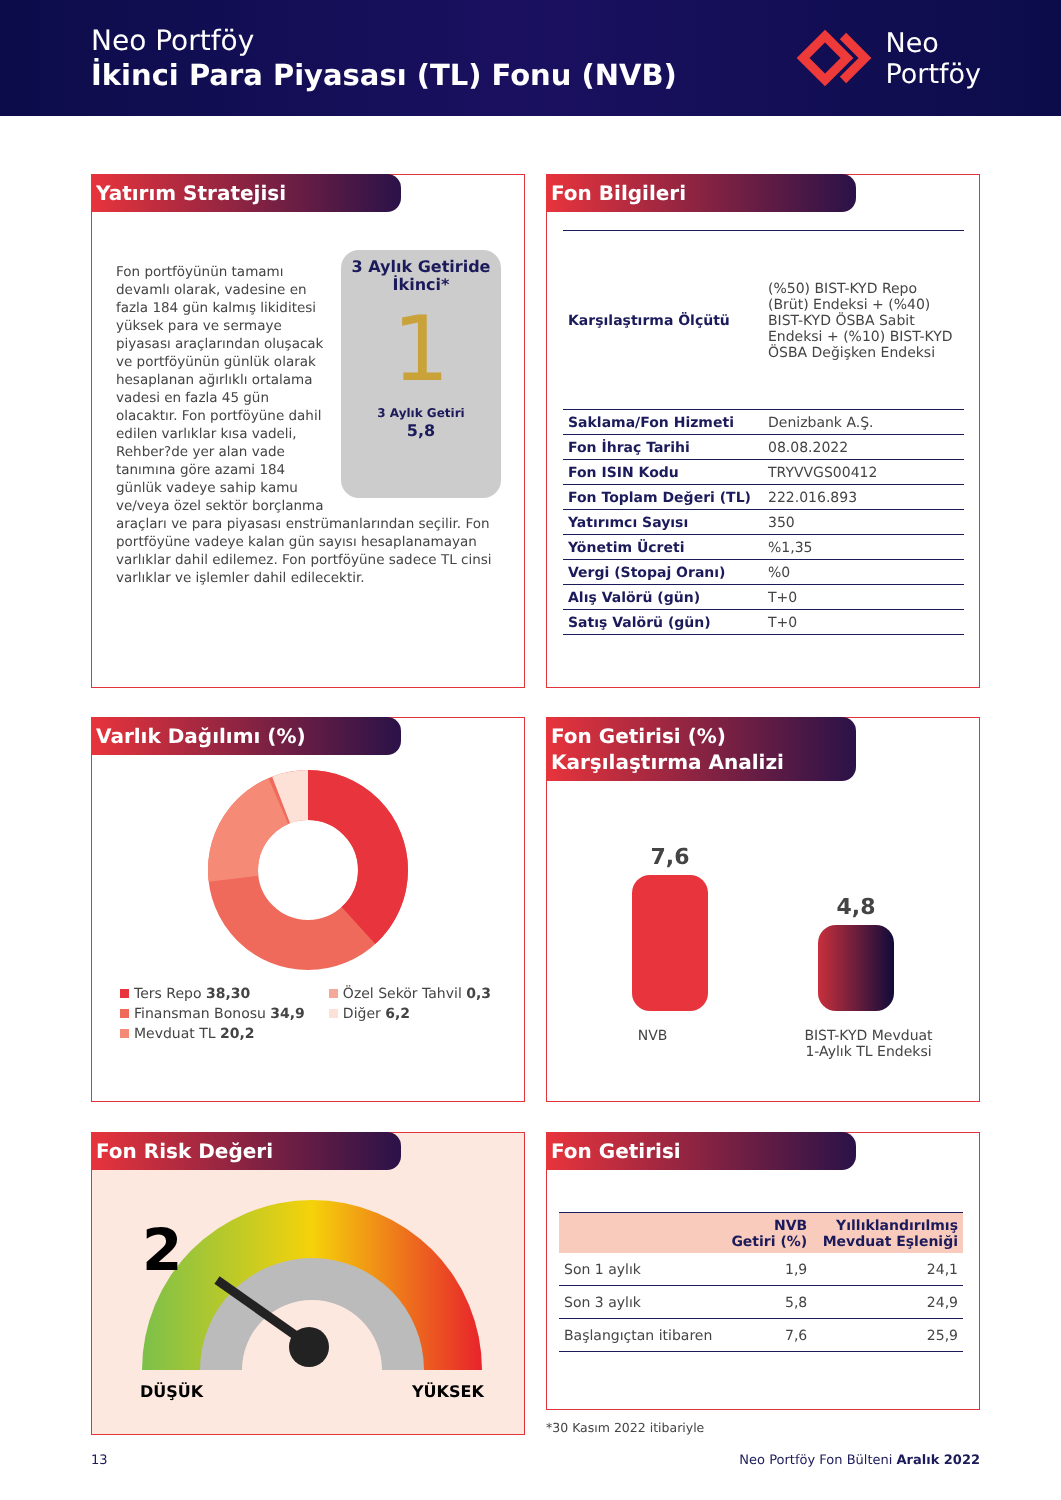Neo Portföy
İkinci Para Piyasası (TL) Fonu (NVB)
Neo
Portföy
Yatırım Stratejisi
3 Aylık Getiride
İkinci*
1
3 Aylık Getiri
5,8
Fon portföyünün tamamı devamlı olarak, vadesine en fazla 184 gün kalmış likiditesi yüksek para ve sermaye piyasası araçlarından oluşacak ve portföyünün günlük olarak hesaplanan ağırlıklı ortalama vadesi en fazla 45 gün olacaktır. Fon portföyüne dahil edilen varlıklar kısa vadeli, Rehber?de yer alan vade tanımına göre azami 184 günlük vadeye sahip kamu ve/veya özel sektör borçlanma araçları ve para piyasası enstrümanlarından seçilir. Fon portföyüne vadeye kalan gün sayısı hesaplanamayan varlıklar dahil edilemez. Fon portföyüne sadece TL cinsi varlıklar ve işlemler dahil edilecektir.
Fon Bilgileri
| Karşılaştırma Ölçütü | (%50) BIST-KYD Repo (Brüt) Endeksi + (%40) BIST-KYD ÖSBA Sabit Endeksi + (%10) BIST-KYD ÖSBA Değişken Endeksi |
| Saklama/Fon Hizmeti | Denizbank A.Ş. |
| Fon İhraç Tarihi | 08.08.2022 |
| Fon ISIN Kodu | TRYVVGS00412 |
| Fon Toplam Değeri (TL) | 222.016.893 |
| Yatırımcı Sayısı | 350 |
| Yönetim Ücreti | %1,35 |
| Vergi (Stopaj Oranı) | %0 |
| Alış Valörü (gün) | T+0 |
| Satış Valörü (gün) | T+0 |
Varlık Dağılımı (%)
Ters Repo 38,30
Finansman Bonosu 34,9
Mevduat TL 20,2
Özel Sekör Tahvil 0,3
Diğer 6,2
Fon Getirisi (%)
Karşılaştırma Analizi
7,6
4,8
NVB BIST-KYD Mevduat 1-Aylık TL Endeksi
Fon Risk Değeri
2
DÜŞÜK
YÜKSEK
Fon Getirisi
| | NVB Getiri (%) | Yıllıklandırılmış Mevduat Eşleniği |
| --- | --- | --- |
| Son 1 aylık | 1,9 | 24,1 |
| Son 3 aylık | 5,8 | 24,9 |
| Başlangıçtan itibaren | 7,6 | 25,9 |
*30 Kasım 2022 itibariyle
13 Neo Portföy Fon Bülteni Aralık 2022